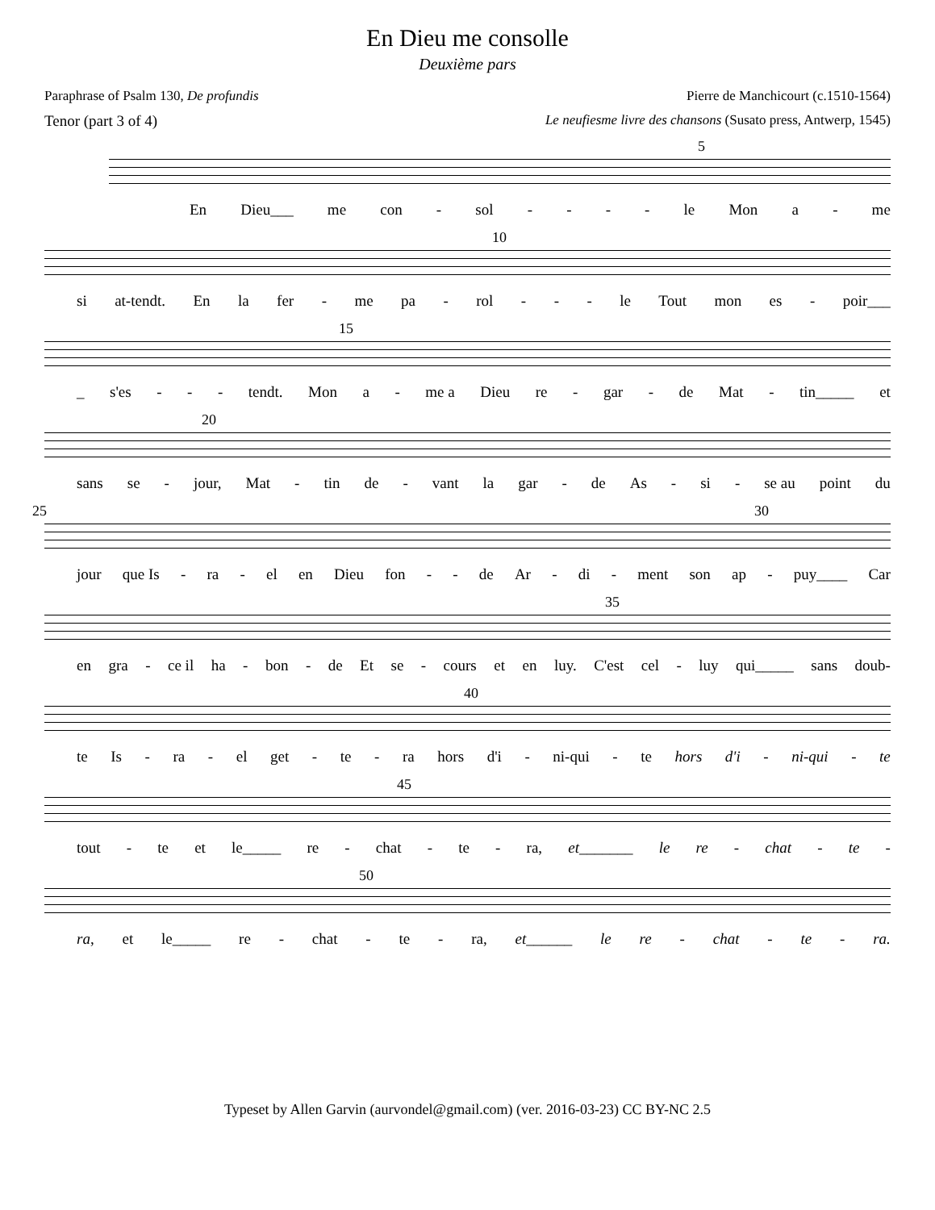En Dieu me consolle
Deuxième pars
Paraphrase of Psalm 130, De profundis Pierre de Manchicourt (c.1510-1564)
Tenor (part 3 of 4) Le neufiesme livre des chansons (Susato press, Antwerp, 1545)
5
En Dieu___ me con - sol - - - - le Mon a - me
10
si at-tendt. En la fer - me pa - rol - - - le Tout mon es - poir___
15
_ s'es - - - tendt. Mon a - me a Dieu re - gar - de Mat - tin_____ et
20
sans se - jour, Mat - tin de - vant la gar - de As - si - se au point du
25 30
jour que Is - ra - el en Dieu fon - - de Ar - di - ment son ap - puy____ Car
35
en gra - ce il ha - bon - de Et se - cours et en luy. C'est cel - luy qui_____ sans doub-
40
te Is - ra - el get - te - ra hors d'i - ni-qui - te hors d'i - ni-qui - te
45
tout - te et le_____ re - chat - te - ra, et_______ le re - chat - te -
50
ra, et le_____ re - chat - te - ra, et______ le re - chat - te - ra.
Typeset by Allen Garvin (aurvondel@gmail.com) (ver. 2016-03-23) CC BY-NC 2.5